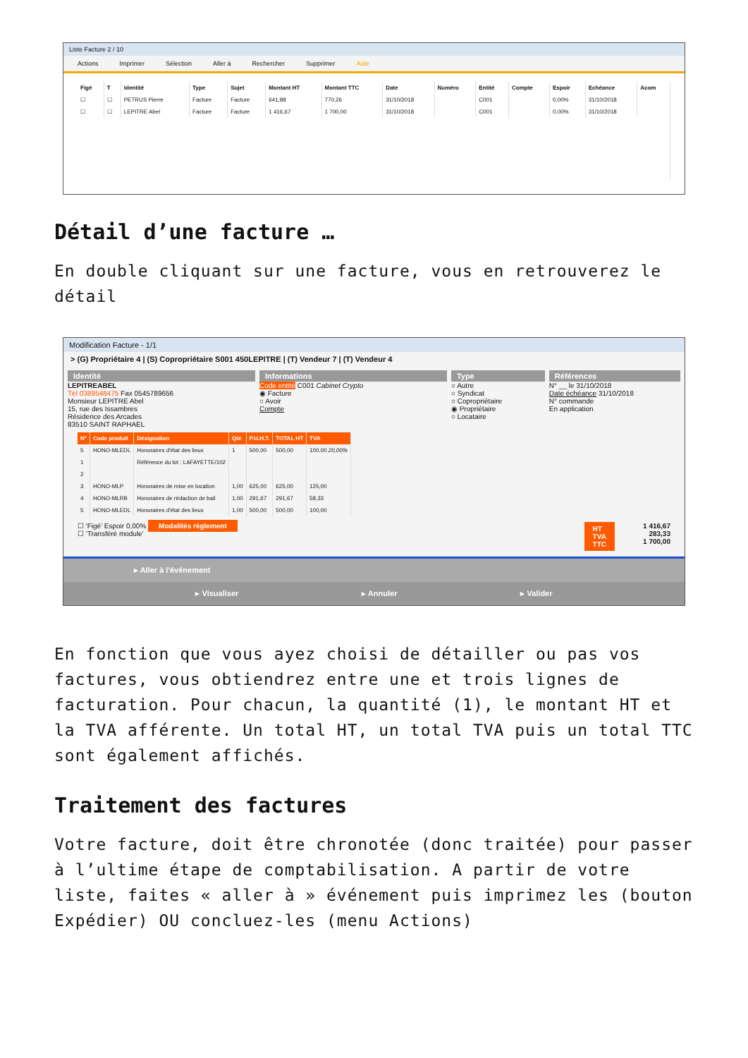Liste Facture 2 / 10
Actions Imprimer Sélection Aller à Rechercher Supprimer Aide
| Figé | T | Identité | Type | Sujet | Montant HT | Montant TTC | Date | Numéro | Entité | Compte | Espoir | Echéance | Acom |
| --- | --- | --- | --- | --- | --- | --- | --- | --- | --- | --- | --- | --- | --- |
| ☐ | ☐ | PETRUS Pierre | Facture | Facture | 641,88 | 770,26 | 31/10/2018 | | C001 | | 0,00% | 31/10/2018 | |
| ☐ | ☐ | LEPITRE Abel | Facture | Facture | 1 416,67 | 1 700,00 | 31/10/2018 | | C001 | | 0,00% | 31/10/2018 | |
Détail d’une facture …
En double cliquant sur une facture, vous en retrouverez le détail
Modification Facture - 1/1
> (G) Propriétaire 4 | (S) Copropriétaire S001 450LEPITRE | (T) Vendeur 7 | (T) Vendeur 4
Identité
LEPITREABEL
Tél 0389548475 Fax 0545789656
Monsieur LEPITRE Abel
15, rue des Issambres
Résidence des Arcades
83510 SAINT RAPHAEL
Informations
Code entité C001 Cabinet Crypto
◉ Facture
○ Avoir
Compte
Type
○ Autre
○ Syndicat
○ Copropriétaire
◉ Propriétaire
○ Locataire
Références
N° __ le 31/10/2018
Date échéance 31/10/2018
N° commande
En application
| N° | Code produit | Désignation | Qté | P.U.H.T. | TOTAL HT | TVA |
| --- | --- | --- | --- | --- | --- | --- |
| 5 | HONO-MLEDL | Honoraires d'état des lieux | 1 | 500,00 | 500,00 | 100,00 20,00% |
| 1 | | Référence du lot : LAFAYETTE/102 | | | | |
| 2 | | | | | | |
| 3 | HONO-MLP | Honoraires de mise en location | 1,00 | 625,00 | 625,00 | 125,00 |
| 4 | HONO-MLRB | Honoraires de rédaction de bail | 1,00 | 291,67 | 291,67 | 58,33 |
| 5 | HONO-MLEDL | Honoraires d'état des lieux | 1,00 | 500,00 | 500,00 | 100,00 |
☐ 'Figé' Espoir 0,00% Modalités règlement
☐ 'Transféré module'
HT
TVA
TTC
1 416,67
283,33
1 700,00
▸ Aller à l'événement
▸ Visualiser ▸ Annuler ▸ Valider
En fonction que vous ayez choisi de détailler ou pas vos factures, vous obtiendrez entre une et trois lignes de facturation. Pour chacun, la quantité (1), le montant HT et la TVA afférente. Un total HT, un total TVA puis un total TTC sont également affichés.
Traitement des factures
Votre facture, doit être chronotée (donc traitée) pour passer à l’ultime étape de comptabilisation. A partir de votre liste, faites « aller à » événement puis imprimez les (bouton Expédier) OU concluez-les (menu Actions)